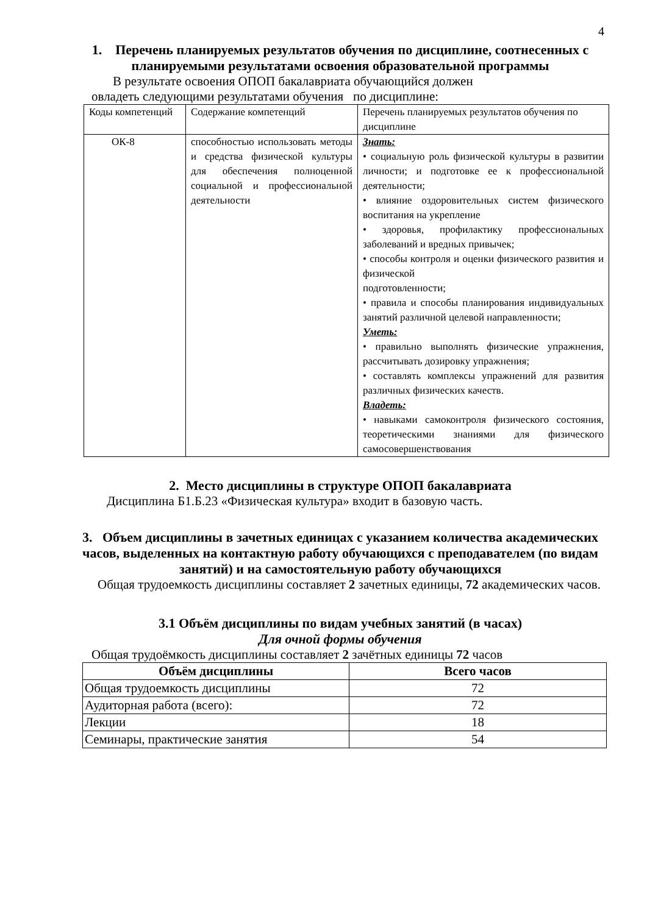4
1. Перечень планируемых результатов обучения по дисциплине, соотнесенных с планируемыми результатами освоения образовательной программы
В результате освоения ОПОП бакалавриата обучающийся должен
овладеть следующими результатами обучения по дисциплине:
| Коды компетенций | Содержание компетенций | Перечень планируемых результатов обучения по дисциплине |
| ОК-8 | способностью использовать методы и средства физической культуры для обеспечения полноценной социальной и профессиональной деятельности | Знать: • социальную роль физической культуры в развитии личности; и подготовке ее к профессиональной деятельности; • влияние оздоровительных систем физического воспитания на укрепление • здоровья, профилактику профессиональных заболеваний и вредных привычек; • способы контроля и оценки физического развития и физической подготовленности; • правила и способы планирования индивидуальных занятий различной целевой направленности; Уметь: • правильно выполнять физические упражнения, рассчитывать дозировку упражнения; • составлять комплексы упражнений для развития различных физических качеств. Владеть: • навыками самоконтроля физического состояния, теоретическими знаниями для физического самосовершенствования |
2. Место дисциплины в структуре ОПОП бакалавриата
Дисциплина Б1.Б.23 «Физическая культура» входит в базовую часть.
3. Объем дисциплины в зачетных единицах с указанием количества академических часов, выделенных на контактную работу обучающихся с преподавателем (по видам занятий) и на самостоятельную работу обучающихся
Общая трудоемкость дисциплины составляет 2 зачетных единицы, 72 академических часов.
3.1 Объём дисциплины по видам учебных занятий (в часах)
Для очной формы обучения
Общая трудоёмкость дисциплины составляет 2 зачётных единицы 72 часов
| Объём дисциплины | Всего часов |
| --- | --- |
| Общая трудоемкость дисциплины | 72 |
| Аудиторная работа (всего): | 72 |
| Лекции | 18 |
| Семинары, практические занятия | 54 |